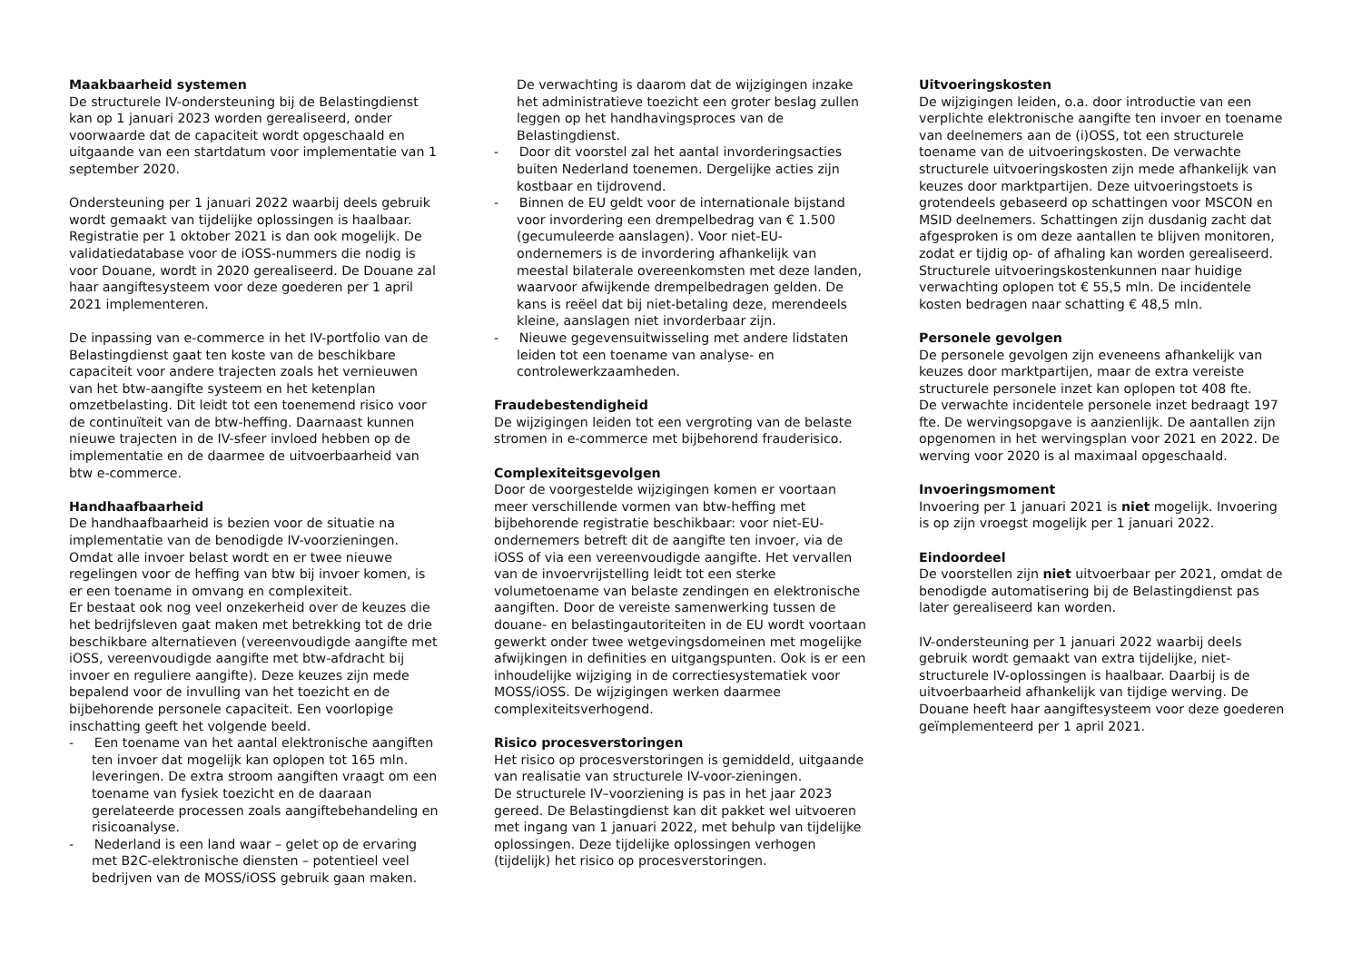Maakbaarheid systemen
De structurele IV-ondersteuning bij de Belastingdienst kan op 1 januari 2023 worden gerealiseerd, onder voorwaarde dat de capaciteit wordt opgeschaald en uitgaande van een startdatum voor implementatie van 1 september 2020.
Ondersteuning per 1 januari 2022 waarbij deels gebruik wordt gemaakt van tijdelijke oplossingen is haalbaar. Registratie per 1 oktober 2021 is dan ook mogelijk. De validatiedatabase voor de iOSS-nummers die nodig is voor Douane, wordt in 2020 gerealiseerd. De Douane zal haar aangiftesysteem voor deze goederen per 1 april 2021 implementeren.
De inpassing van e-commerce in het IV-portfolio van de Belastingdienst gaat ten koste van de beschikbare capaciteit voor andere trajecten zoals het vernieuwen van het btw-aangifte systeem en het ketenplan omzetbelasting. Dit leidt tot een toenemend risico voor de continuïteit van de btw-heffing. Daarnaast kunnen nieuwe trajecten in de IV-sfeer invloed hebben op de implementatie en de daarmee de uitvoerbaarheid van btw e-commerce.
Handhaafbaarheid
De handhaafbaarheid is bezien voor de situatie na implementatie van de benodigde IV-voorzieningen. Omdat alle invoer belast wordt en er twee nieuwe regelingen voor de heffing van btw bij invoer komen, is er een toename in omvang en complexiteit.
Er bestaat ook nog veel onzekerheid over de keuzes die het bedrijfsleven gaat maken met betrekking tot de drie beschikbare alternatieven (vereenvoudigde aangifte met iOSS, vereenvoudigde aangifte met btw-afdracht bij invoer en reguliere aangifte). Deze keuzes zijn mede bepalend voor de invulling van het toezicht en de bijbehorende personele capaciteit. Een voorlopige inschatting geeft het volgende beeld.
- Een toename van het aantal elektronische aangiften ten invoer dat mogelijk kan oplopen tot 165 mln. leveringen. De extra stroom aangiften vraagt om een toename van fysiek toezicht en de daaraan gerelateerde processen zoals aangiftebehandeling en risicoanalyse.
- Nederland is een land waar – gelet op de ervaring met B2C-elektronische diensten – potentieel veel bedrijven van de MOSS/iOSS gebruik gaan maken.
De verwachting is daarom dat de wijzigingen inzake het administratieve toezicht een groter beslag zullen leggen op het handhavingsproces van de Belastingdienst.
- Door dit voorstel zal het aantal invorderingsacties buiten Nederland toenemen. Dergelijke acties zijn kostbaar en tijdrovend.
- Binnen de EU geldt voor de internationale bijstand voor invordering een drempelbedrag van € 1.500 (gecumuleerde aanslagen). Voor niet-EU-ondernemers is de invordering afhankelijk van meestal bilaterale overeenkomsten met deze landen, waarvoor afwijkende drempelbedragen gelden. De kans is reëel dat bij niet-betaling deze, merendeels kleine, aanslagen niet invorderbaar zijn.
- Nieuwe gegevensuitwisseling met andere lidstaten leiden tot een toename van analyse- en controlewerkzaamheden.
Fraudebestendigheid
De wijzigingen leiden tot een vergroting van de belaste stromen in e-commerce met bijbehorend frauderisico.
Complexiteitsgevolgen
Door de voorgestelde wijzigingen komen er voortaan meer verschillende vormen van btw-heffing met bijbehorende registratie beschikbaar: voor niet-EU-ondernemers betreft dit de aangifte ten invoer, via de iOSS of via een vereenvoudigde aangifte. Het vervallen van de invoervrijstelling leidt tot een sterke volumetoename van belaste zendingen en elektronische aangiften. Door de vereiste samenwerking tussen de douane- en belastingautoriteiten in de EU wordt voortaan gewerkt onder twee wetgevingsdomeinen met mogelijke afwijkingen in definities en uitgangspunten. Ook is er een inhoudelijke wijziging in de correctiesystematiek voor MOSS/iOSS. De wijzigingen werken daarmee complexiteitsverhogend.
Risico procesverstoringen
Het risico op procesverstoringen is gemiddeld, uitgaande van realisatie van structurele IV-voor-zieningen.
De structurele IV–voorziening is pas in het jaar 2023 gereed. De Belastingdienst kan dit pakket wel uitvoeren met ingang van 1 januari 2022, met behulp van tijdelijke oplossingen. Deze tijdelijke oplossingen verhogen (tijdelijk) het risico op procesverstoringen.
Uitvoeringskosten
De wijzigingen leiden, o.a. door introductie van een verplichte elektronische aangifte ten invoer en toename van deelnemers aan de (i)OSS, tot een structurele toename van de uitvoeringskosten. De verwachte structurele uitvoeringskosten zijn mede afhankelijk van keuzes door marktpartijen. Deze uitvoeringstoets is grotendeels gebaseerd op schattingen voor MSCON en MSID deelnemers. Schattingen zijn dusdanig zacht dat afgesproken is om deze aantallen te blijven monitoren, zodat er tijdig op- of afhaling kan worden gerealiseerd. Structurele uitvoeringskostenkunnen naar huidige verwachting oplopen tot € 55,5 mln. De incidentele kosten bedragen naar schatting € 48,5 mln.
Personele gevolgen
De personele gevolgen zijn eveneens afhankelijk van keuzes door marktpartijen, maar de extra vereiste structurele personele inzet kan oplopen tot 408 fte.
De verwachte incidentele personele inzet bedraagt 197 fte. De wervingsopgave is aanzienlijk. De aantallen zijn opgenomen in het wervingsplan voor 2021 en 2022. De werving voor 2020 is al maximaal opgeschaald.
Invoeringsmoment
Invoering per 1 januari 2021 is niet mogelijk. Invoering is op zijn vroegst mogelijk per 1 januari 2022.
Eindoordeel
De voorstellen zijn niet uitvoerbaar per 2021, omdat de benodigde automatisering bij de Belastingdienst pas later gerealiseerd kan worden.
IV-ondersteuning per 1 januari 2022 waarbij deels gebruik wordt gemaakt van extra tijdelijke, niet-structurele IV-oplossingen is haalbaar. Daarbij is de uitvoerbaarheid afhankelijk van tijdige werving. De Douane heeft haar aangiftesysteem voor deze goederen geïmplementeerd per 1 april 2021.